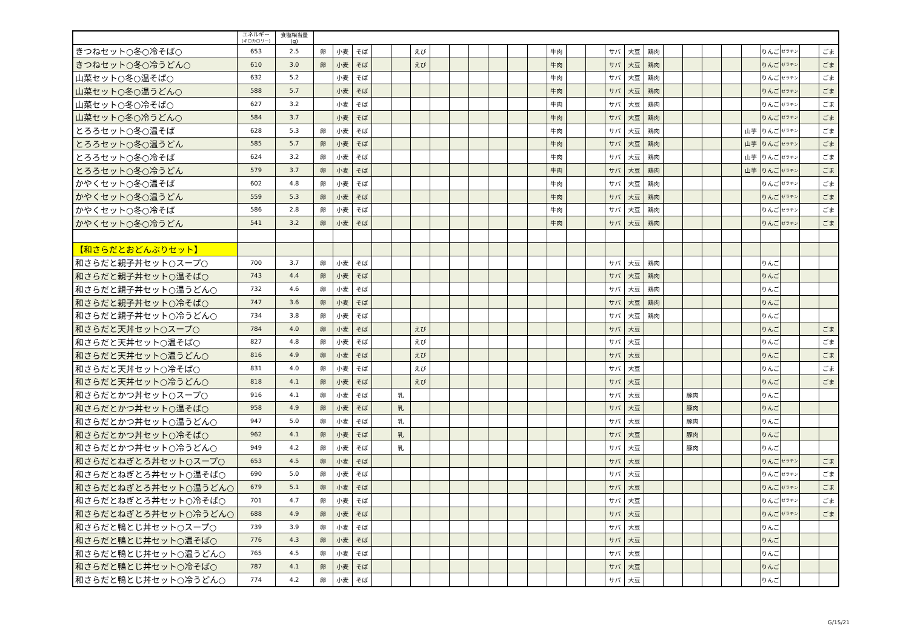| | エネルギー (キロカロリー) | 食塩相当量 (g) | | | | | | | | | | | | | | | | | | | | | | | | | | | |
| --- | --- | --- | --- | --- | --- | --- | --- | --- | --- | --- | --- | --- | --- | --- | --- | --- | --- | --- | --- | --- | --- | --- | --- | --- | --- | --- | --- | --- | --- |
| きつねセット○冬○冷そば○ | 653 | 2.5 | 卵 | 小麦 | そば | | | えび | | | | | | | 牛肉 | | | サバ | 大豆 | 鶏肉 | | | | | | りんご | ゼラチン | | ごま |
| きつねセット○冬○冷うどん○ | 610 | 3.0 | 卵 | 小麦 | そば | | | えび | | | | | | | 牛肉 | | | サバ | 大豆 | 鶏肉 | | | | | | りんご | ゼラチン | | ごま |
| 山菜セット○冬○温そば○ | 632 | 5.2 | | 小麦 | そば | | | | | | | | | | 牛肉 | | | サバ | 大豆 | 鶏肉 | | | | | | りんご | ゼラチン | | ごま |
| 山菜セット○冬○温うどん○ | 588 | 5.7 | | 小麦 | そば | | | | | | | | | | 牛肉 | | | サバ | 大豆 | 鶏肉 | | | | | | りんご | ゼラチン | | ごま |
| 山菜セット○冬○冷そば○ | 627 | 3.2 | | 小麦 | そば | | | | | | | | | | 牛肉 | | | サバ | 大豆 | 鶏肉 | | | | | | りんご | ゼラチン | | ごま |
| 山菜セット○冬○冷うどん○ | 584 | 3.7 | | 小麦 | そば | | | | | | | | | | 牛肉 | | | サバ | 大豆 | 鶏肉 | | | | | | りんご | ゼラチン | | ごま |
| とろろセット○冬○温そば | 628 | 5.3 | 卵 | 小麦 | そば | | | | | | | | | | 牛肉 | | | サバ | 大豆 | 鶏肉 | | | | | 山芋 | りんご | ゼラチン | | ごま |
| とろろセット○冬○温うどん | 585 | 5.7 | 卵 | 小麦 | そば | | | | | | | | | | 牛肉 | | | サバ | 大豆 | 鶏肉 | | | | | 山芋 | りんご | ゼラチン | | ごま |
| とろろセット○冬○冷そば | 624 | 3.2 | 卵 | 小麦 | そば | | | | | | | | | | 牛肉 | | | サバ | 大豆 | 鶏肉 | | | | | 山芋 | りんご | ゼラチン | | ごま |
| とろろセット○冬○冷うどん | 579 | 3.7 | 卵 | 小麦 | そば | | | | | | | | | | 牛肉 | | | サバ | 大豆 | 鶏肉 | | | | | 山芋 | りんご | ゼラチン | | ごま |
| かやくセット○冬○温そば | 602 | 4.8 | 卵 | 小麦 | そば | | | | | | | | | | 牛肉 | | | サバ | 大豆 | 鶏肉 | | | | | | りんご | ゼラチン | | ごま |
| かやくセット○冬○温うどん | 559 | 5.3 | 卵 | 小麦 | そば | | | | | | | | | | 牛肉 | | | サバ | 大豆 | 鶏肉 | | | | | | りんご | ゼラチン | | ごま |
| かやくセット○冬○冷そば | 586 | 2.8 | 卵 | 小麦 | そば | | | | | | | | | | 牛肉 | | | サバ | 大豆 | 鶏肉 | | | | | | りんご | ゼラチン | | ごま |
| かやくセット○冬○冷うどん | 541 | 3.2 | 卵 | 小麦 | そば | | | | | | | | | | 牛肉 | | | サバ | 大豆 | 鶏肉 | | | | | | りんご | ゼラチン | | ごま |
| 【和さらだとおどんぶりセット】 | | | | | | | | | | | | | | | | | | | | | | | | | | | | | |
| 和さらだと親子丼セット○スープ○ | 700 | 3.7 | 卵 | 小麦 | そば | | | | | | | | | | | | | サバ | 大豆 | 鶏肉 | | | | | | りんご | | | |
| 和さらだと親子丼セット○温そば○ | 743 | 4.4 | 卵 | 小麦 | そば | | | | | | | | | | | | | サバ | 大豆 | 鶏肉 | | | | | | りんご | | | |
| 和さらだと親子丼セット○温うどん○ | 732 | 4.6 | 卵 | 小麦 | そば | | | | | | | | | | | | | サバ | 大豆 | 鶏肉 | | | | | | りんご | | | |
| 和さらだと親子丼セット○冷そば○ | 747 | 3.6 | 卵 | 小麦 | そば | | | | | | | | | | | | | サバ | 大豆 | 鶏肉 | | | | | | りんご | | | |
| 和さらだと親子丼セット○冷うどん○ | 734 | 3.8 | 卵 | 小麦 | そば | | | | | | | | | | | | | サバ | 大豆 | 鶏肉 | | | | | | りんご | | | |
| 和さらだと天丼セット○スープ○ | 784 | 4.0 | 卵 | 小麦 | そば | | | えび | | | | | | | | | | サバ | 大豆 | | | | | | | りんご | | | ごま |
| 和さらだと天丼セット○温そば○ | 827 | 4.8 | 卵 | 小麦 | そば | | | えび | | | | | | | | | | サバ | 大豆 | | | | | | | りんご | | | ごま |
| 和さらだと天丼セット○温うどん○ | 816 | 4.9 | 卵 | 小麦 | そば | | | えび | | | | | | | | | | サバ | 大豆 | | | | | | | りんご | | | ごま |
| 和さらだと天丼セット○冷そば○ | 831 | 4.0 | 卵 | 小麦 | そば | | | えび | | | | | | | | | | サバ | 大豆 | | | | | | | りんご | | | ごま |
| 和さらだと天丼セット○冷うどん○ | 818 | 4.1 | 卵 | 小麦 | そば | | | えび | | | | | | | | | | サバ | 大豆 | | | | | | | りんご | | | ごま |
| 和さらだとかつ丼セット○スープ○ | 916 | 4.1 | 卵 | 小麦 | そば | | 乳 | | | | | | | | | | | サバ | 大豆 | | | 豚肉 | | | | りんご | | | |
| 和さらだとかつ丼セット○温そば○ | 958 | 4.9 | 卵 | 小麦 | そば | | 乳 | | | | | | | | | | | サバ | 大豆 | | | 豚肉 | | | | りんご | | | |
| 和さらだとかつ丼セット○温うどん○ | 947 | 5.0 | 卵 | 小麦 | そば | | 乳 | | | | | | | | | | | サバ | 大豆 | | | 豚肉 | | | | りんご | | | |
| 和さらだとかつ丼セット○冷そば○ | 962 | 4.1 | 卵 | 小麦 | そば | | 乳 | | | | | | | | | | | サバ | 大豆 | | | 豚肉 | | | | りんご | | | |
| 和さらだとかつ丼セット○冷うどん○ | 949 | 4.2 | 卵 | 小麦 | そば | | 乳 | | | | | | | | | | | サバ | 大豆 | | | 豚肉 | | | | りんご | | | |
| 和さらだとねぎとろ丼セット○スープ○ | 653 | 4.5 | 卵 | 小麦 | そば | | | | | | | | | | | | | サバ | 大豆 | | | | | | | りんご | ゼラチン | | ごま |
| 和さらだとねぎとろ丼セット○温そば○ | 690 | 5.0 | 卵 | 小麦 | そば | | | | | | | | | | | | | サバ | 大豆 | | | | | | | りんご | ゼラチン | | ごま |
| 和さらだとねぎとろ丼セット○温うどん○ | 679 | 5.1 | 卵 | 小麦 | そば | | | | | | | | | | | | | サバ | 大豆 | | | | | | | りんご | ゼラチン | | ごま |
| 和さらだとねぎとろ丼セット○冷そば○ | 701 | 4.7 | 卵 | 小麦 | そば | | | | | | | | | | | | | サバ | 大豆 | | | | | | | りんご | ゼラチン | | ごま |
| 和さらだとねぎとろ丼セット○冷うどん○ | 688 | 4.9 | 卵 | 小麦 | そば | | | | | | | | | | | | | サバ | 大豆 | | | | | | | りんご | ゼラチン | | ごま |
| 和さらだと鴨とじ丼セット○スープ○ | 739 | 3.9 | 卵 | 小麦 | そば | | | | | | | | | | | | | サバ | 大豆 | | | | | | | りんご | | | |
| 和さらだと鴨とじ丼セット○温そば○ | 776 | 4.3 | 卵 | 小麦 | そば | | | | | | | | | | | | | サバ | 大豆 | | | | | | | りんご | | | |
| 和さらだと鴨とじ丼セット○温うどん○ | 765 | 4.5 | 卵 | 小麦 | そば | | | | | | | | | | | | | サバ | 大豆 | | | | | | | りんご | | | |
| 和さらだと鴨とじ丼セット○冷そば○ | 787 | 4.1 | 卵 | 小麦 | そば | | | | | | | | | | | | | サバ | 大豆 | | | | | | | りんご | | | |
| 和さらだと鴨とじ丼セット○冷うどん○ | 774 | 4.2 | 卵 | 小麦 | そば | | | | | | | | | | | | | サバ | 大豆 | | | | | | | りんご | | | |
G/15/21